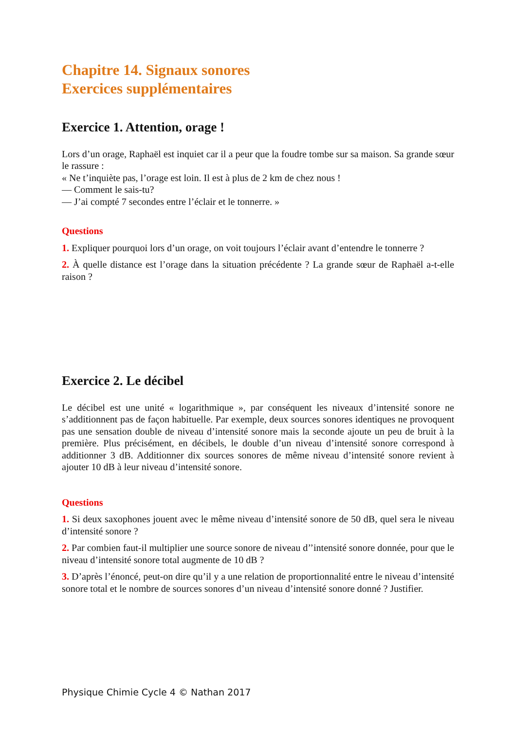Chapitre 14. Signaux sonores
Exercices supplémentaires
Exercice 1. Attention, orage !
Lors d’un orage, Raphaël est inquiet car il a peur que la foudre tombe sur sa maison. Sa grande sœur le rassure :
« Ne t’inquiète pas, l’orage est loin. Il est à plus de 2 km de chez nous !
— Comment le sais-tu?
— J’ai compté 7 secondes entre l’éclair et le tonnerre. »
Questions
1. Expliquer pourquoi lors d’un orage, on voit toujours l’éclair avant d’entendre le tonnerre ?
2. À quelle distance est l’orage dans la situation précédente ? La grande sœur de Raphaël a-t-elle raison ?
Exercice 2. Le décibel
Le décibel est une unité « logarithmique », par conséquent les niveaux d’intensité sonore ne s’additionnent pas de façon habituelle. Par exemple, deux sources sonores identiques ne provoquent pas une sensation double de niveau d’intensité sonore mais la seconde ajoute un peu de bruit à la première. Plus précisément, en décibels, le double d’un niveau d’intensité sonore correspond à additionner 3 dB. Additionner dix sources sonores de même niveau d’intensité sonore revient à ajouter 10 dB à leur niveau d’intensité sonore.
Questions
1. Si deux saxophones jouent avec le même niveau d’intensité sonore de 50 dB, quel sera le niveau d’intensité sonore ?
2. Par combien faut-il multiplier une source sonore de niveau d’’intensité sonore donnée, pour que le niveau d’intensité sonore total augmente de 10 dB ?
3. D’après l’énoncé, peut-on dire qu’il y a une relation de proportionnalité entre le niveau d’intensité sonore total et le nombre de sources sonores d’un niveau d’intensité sonore donné ? Justifier.
Physique Chimie Cycle 4 © Nathan 2017